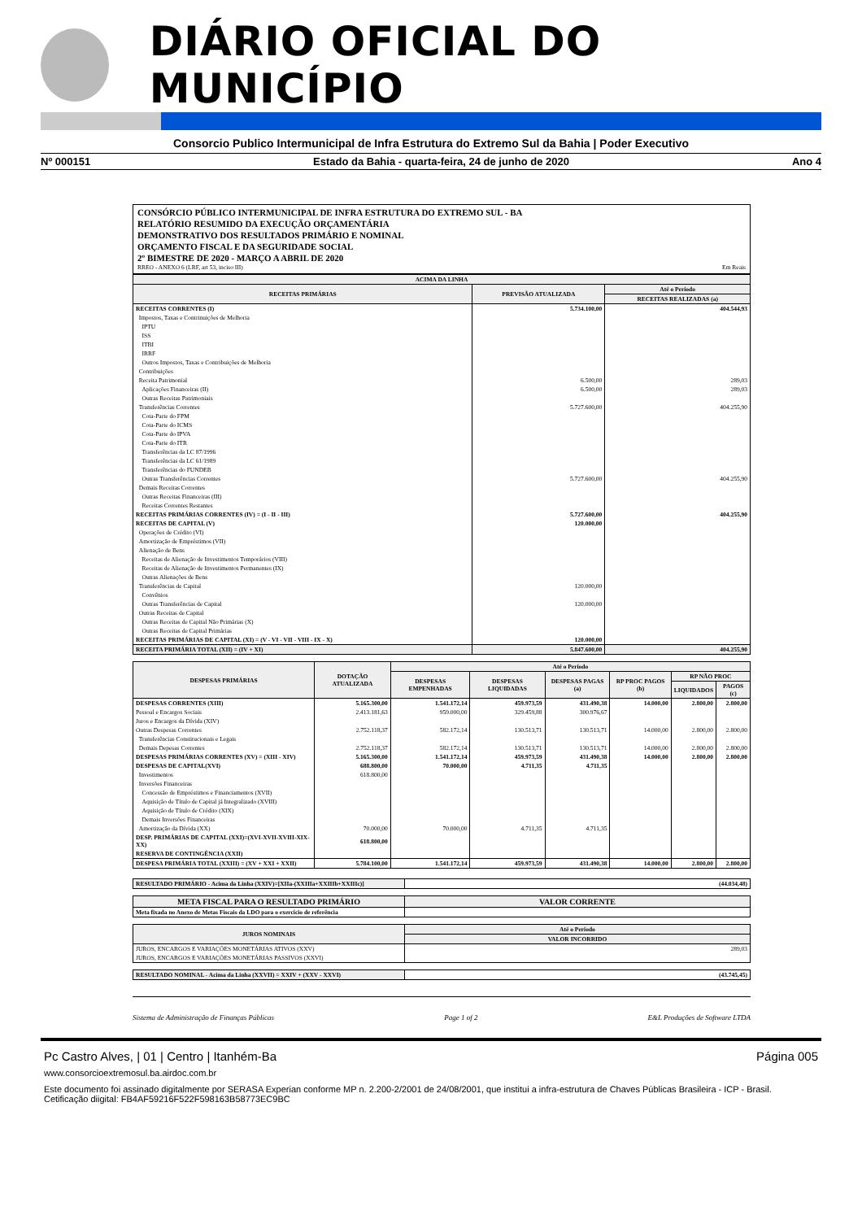DIÁRIO OFICIAL DO MUNICÍPIO
Consorcio Publico Intermunicipal de Infra Estrutura do Extremo Sul da Bahia | Poder Executivo
Nº 000151 Estado da Bahia - quarta-feira, 24 de junho de 2020 Ano 4
CONSÓRCIO PÚBLICO INTERMUNICIPAL DE INFRA ESTRUTURA DO EXTREMO SUL - BA
RELATÓRIO RESUMIDO DA EXECUÇÃO ORÇAMENTÁRIA
DEMONSTRATIVO DOS RESULTADOS PRIMÁRIO E NOMINAL
ORÇAMENTO FISCAL E DA SEGURIDADE SOCIAL
2º BIMESTRE DE 2020 - MARÇO A ABRIL DE 2020
RREO - ANEXO 6 (LRF, art 53, inciso III) Em Reais
| ACIMA DA LINHA | | |
| --- | --- | --- |
| RECEITAS PRIMÁRIAS | PREVISÃO ATUALIZADA | Até o Período |
| | | RECEITAS REALIZADAS (a) |
| RECEITAS CORRENTES (I) | 5.734.100,00 | 404.544,93 |
| Impostos, Taxas e Contrinuições de Melhoria | | |
| IPTU | | |
| ISS | | |
| ITBI | | |
| IRRF | | |
| Outros Impostos, Taxas e Contribuições de Melhoria | | |
| Contribuições | | |
| Receita Patrimonial | 6.500,00 | 289,03 |
| Aplicações Financeiras (II) | 6.500,00 | 289,03 |
| Outras Receitas Patrimoniais | | |
| Transferências Correntes | 5.727.600,00 | 404.255,90 |
| Cota-Parte do FPM | | |
| Cota-Parte do ICMS | | |
| Cota-Parte do IPVA | | |
| Cota-Parte do ITR | | |
| Transferências da LC 87/1996 | | |
| Transferências da LC 61/1989 | | |
| Transferências do FUNDEB | | |
| Outras Transferências Correntes | 5.727.600,00 | 404.255,90 |
| Demais Receitas Correntes | | |
| Outras Receitas Financeiras (III) | | |
| Receitas Correntes Restantes | | |
| RECEITAS PRIMÁRIAS CORRENTES (IV) = (I - II - III) | 5.727.600,00 | 404.255,90 |
| RECEITAS DE CAPITAL (V) | 120.000,00 | |
| Operações de Crédito (VI) | | |
| Amortização de Empréstimos (VII) | | |
| Alienação de Bens | | |
| Receitas de Alienação de Investimentos Temporários (VIII) | | |
| Receitas de Alienação de Investimentos Permanentes (IX) | | |
| Outras Alienações de Bens | | |
| Transferências de Capital | 120.000,00 | |
| Convênios | | |
| Outras Transferências de Capital | 120.000,00 | |
| Outras Receitas de Capital | | |
| Outras Receitas de Capital Não Primárias (X) | | |
| Outras Receitas de Capital Primárias | | |
| RECEITAS PRIMÁRIAS DE CAPITAL (XI) = (V - VI - VII - VIII - IX - X) | 120.000,00 | |
| RECEITA PRIMÁRIA TOTAL (XII) = (IV + XI) | 5.847.600,00 | 404.255,90 |
| DESPESAS PRIMÁRIAS | DOTAÇÃO ATUALIZADA | Até o Período | | | | | |
| --- | --- | --- | --- | --- | --- | --- | --- |
| | | DESPESAS EMPENHADAS | DESPESAS LIQUIDADAS | DESPESAS PAGAS (a) | RP PROC PAGOS (b) | RP NÃO PROC | |
| | | | | | | LIQUIDADOS | PAGOS (c) |
| DESPESAS CORRENTES (XIII) | 5.165.300,00 | 1.541.172,14 | 459.973,59 | 431.490,38 | 14.000,00 | 2.800,00 | 2.800,00 |
| Pessoal e Encargos Sociais | 2.413.181,63 | 959.000,00 | 329.459,88 | 300.976,67 | | | |
| Juros e Encargos da Dívida (XIV) | | | | | | | |
| Outras Despesas Correntes | 2.752.118,37 | 582.172,14 | 130.513,71 | 130.513,71 | 14.000,00 | 2.800,00 | 2.800,00 |
| Transferências Constitucionais e Legais | | | | | | | |
| Demais Depesas Correntes | 2.752.118,37 | 582.172,14 | 130.513,71 | 130.513,71 | 14.000,00 | 2.800,00 | 2.800,00 |
| DESPESAS PRIMÁRIAS CORRENTES (XV) = (XIII - XIV) | 5.165.300,00 | 1.541.172,14 | 459.973,59 | 431.490,38 | 14.000,00 | 2.800,00 | 2.800,00 |
| DESPESAS DE CAPITAL(XVI) | 688.800,00 | 70.000,00 | 4.711,35 | 4.711,35 | | | |
| Investimentos | 618.800,00 | | | | | | |
| Inversões Financeiras | | | | | | | |
| Concessão de Empréstimos e Financiamentos (XVII) | | | | | | | |
| Aquisição de Título de Capital já Integralizado (XVIII) | | | | | | | |
| Aquisição de Título de Crédito (XIX) | | | | | | | |
| Demais Inversões Financeiras | | | | | | | |
| Amortização da Dívida (XX) | 70.000,00 | 70.000,00 | 4.711,35 | 4.711,35 | | | |
| DESP. PRIMÁRIAS DE CAPITAL (XXI)=(XVI-XVII-XVIII-XIX-XX) | 618.800,00 | | | | | | |
| RESERVA DE CONTINGÊNCIA (XXII) | | | | | | | |
| DESPESA PRIMÁRIA TOTAL (XXIII) = (XV + XXI + XXII) | 5.784.100,00 | 1.541.172,14 | 459.973,59 | 431.490,38 | 14.000,00 | 2.800,00 | 2.800,00 |
| RESULTADO PRIMÁRIO - Acima da Linha (XXIV)=[XIIa-(XXIIIa+XXIIIb+XXIIIc)] | (44.034,48) |
| META FISCAL PARA O RESULTADO PRIMÁRIO | VALOR CORRENTE |
| --- | --- |
| Meta fixada no Anexo de Metas Fiscais da LDO para o exercício de referência | |
| JUROS NOMINAIS | Até o Período |
| --- | --- |
| | VALOR INCORRIDO |
| JUROS, ENCARGOS E VARIAÇÕES MONETÁRIAS ATIVOS (XXV) | 289,03 |
| JUROS, ENCARGOS E VARIAÇÕES MONETÁRIAS PASSIVOS (XXVI) | |
| RESULTADO NOMINAL - Acima da Linha (XXVII) = XXIV + (XXV - XXVI) | (43.745,45) |
Sistema de Administração de Finanças Públicas Page 1 of 2 E&L Produções de Software LTDA
Pc Castro Alves, | 01 | Centro | Itanhém-Ba Página 005
www.consorcioextremosul.ba.airdoc.com.br
Este documento foi assinado digitalmente por SERASA Experian conforme MP n. 2.200-2/2001 de 24/08/2001, que institui a infra-estrutura de Chaves Públicas Brasileira - ICP - Brasil. Cetificação diigital: FB4AF59216F522F598163B58773EC9BC